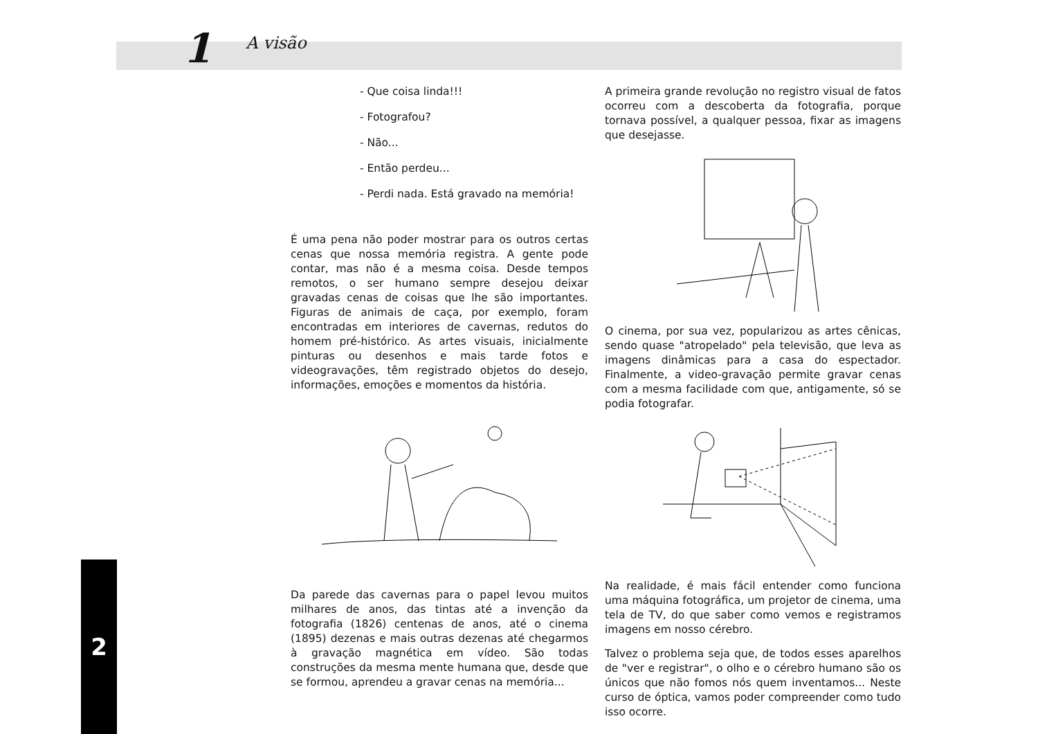1 A visão
2
- Que coisa linda!!!
- Fotografou?
- Não...
- Então perdeu...
- Perdi nada. Está gravado na memória!
É uma pena não poder mostrar para os outros certas cenas que nossa memória registra. A gente pode contar, mas não é a mesma coisa. Desde tempos remotos, o ser humano sempre desejou deixar gravadas cenas de coisas que lhe são importantes. Figuras de animais de caça, por exemplo, foram encontradas em interiores de cavernas, redutos do homem pré-histórico. As artes visuais, inicialmente pinturas ou desenhos e mais tarde fotos e videogravações, têm registrado objetos do desejo, informações, emoções e momentos da história.
Da parede das cavernas para o papel levou muitos milhares de anos, das tintas até a invenção da fotografia (1826) centenas de anos, até o cinema (1895) dezenas e mais outras dezenas até chegarmos à gravação magnética em vídeo. São todas construções da mesma mente humana que, desde que se formou, aprendeu a gravar cenas na memória...
A primeira grande revolução no registro visual de fatos ocorreu com a descoberta da fotografia, porque tornava possível, a qualquer pessoa, fixar as imagens que desejasse.
O cinema, por sua vez, popularizou as artes cênicas, sendo quase "atropelado" pela televisão, que leva as imagens dinâmicas para a casa do espectador. Finalmente, a video-gravação permite gravar cenas com a mesma facilidade com que, antigamente, só se podia fotografar.
Na realidade, é mais fácil entender como funciona uma máquina fotográfica, um projetor de cinema, uma tela de TV, do que saber como vemos e registramos imagens em nosso cérebro.
Talvez o problema seja que, de todos esses aparelhos de "ver e registrar", o olho e o cérebro humano são os únicos que não fomos nós quem inventamos... Neste curso de óptica, vamos poder compreender como tudo isso ocorre.